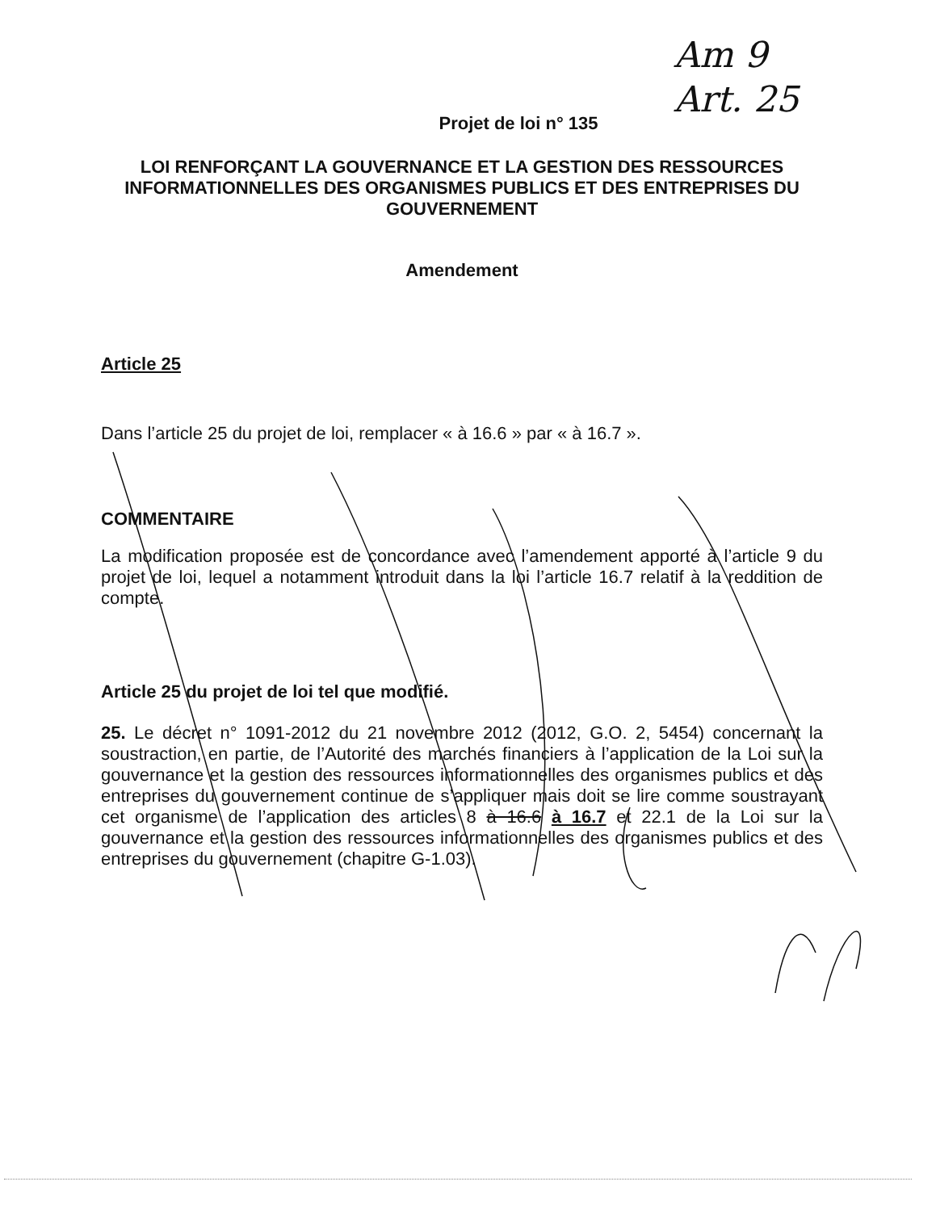Am 9
Art. 25
Projet de loi n° 135
LOI RENFORÇANT LA GOUVERNANCE ET LA GESTION DES RESSOURCES INFORMATIONNELLES DES ORGANISMES PUBLICS ET DES ENTREPRISES DU GOUVERNEMENT
Amendement
Article 25
Dans l’article 25 du projet de loi, remplacer « à 16.6 » par « à 16.7 ».
COMMENTAIRE
La modification proposée est de concordance avec l’amendement apporté à l’article 9 du projet de loi, lequel a notamment introduit dans la loi l’article 16.7 relatif à la reddition de compte.
Article 25 du projet de loi tel que modifié.
25. Le décret n° 1091-2012 du 21 novembre 2012 (2012, G.O. 2, 5454) concernant la soustraction, en partie, de l’Autorité des marchés financiers à l’application de la Loi sur la gouvernance et la gestion des ressources informationnelles des organismes publics et des entreprises du gouvernement continue de s’appliquer mais doit se lire comme soustrayant cet organisme de l’application des articles 8 à 16.6 à 16.7 et 22.1 de la Loi sur la gouvernance et la gestion des ressources informationnelles des organismes publics et des entreprises du gouvernement (chapitre G-1.03).